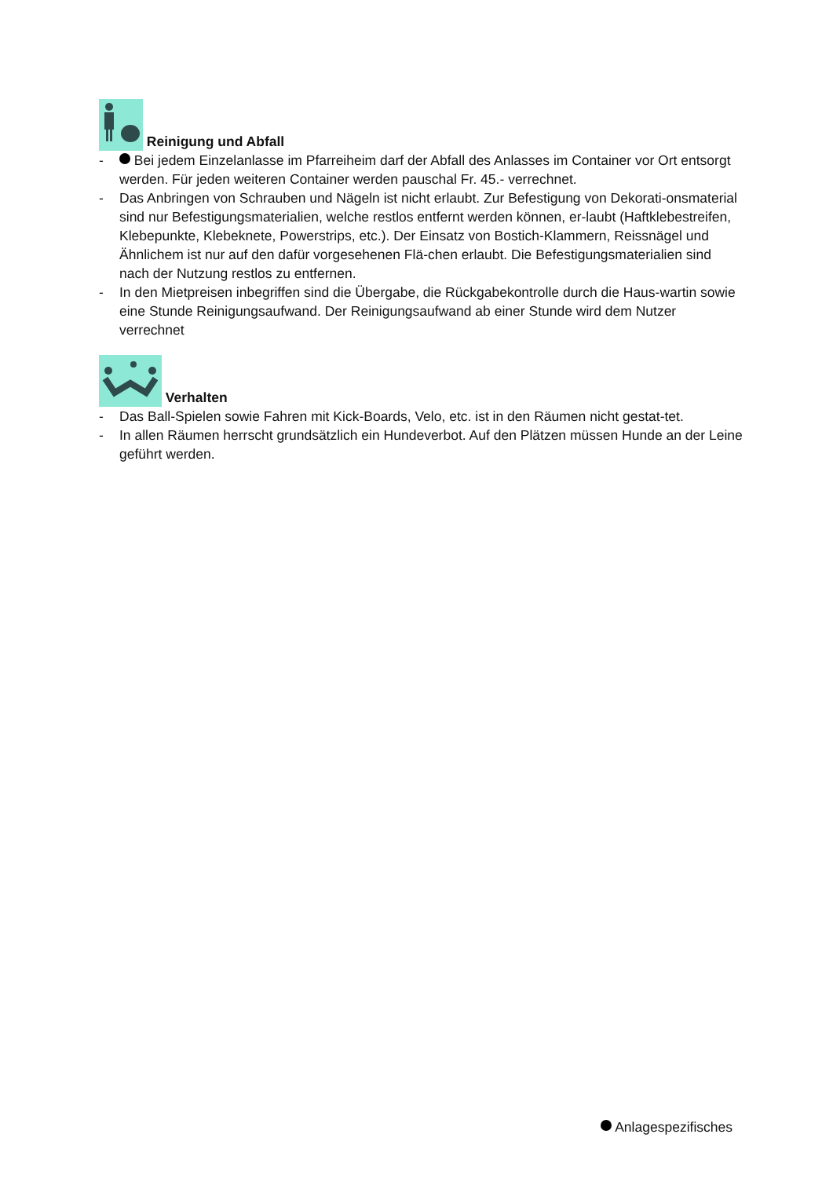Reinigung und Abfall
- Bei jedem Einzelanlasse im Pfarreiheim darf der Abfall des Anlasses im Container vor Ort entsorgt werden. Für jeden weiteren Container werden pauschal Fr. 45.- verrechnet.
- Das Anbringen von Schrauben und Nägeln ist nicht erlaubt. Zur Befestigung von Dekorati-onsmaterial sind nur Befestigungsmaterialien, welche restlos entfernt werden können, er-laubt (Haftklebestreifen, Klebepunkte, Klebeknete, Powerstrips, etc.). Der Einsatz von Bostich-Klammern, Reissnägel und Ähnlichem ist nur auf den dafür vorgesehenen Flä-chen erlaubt. Die Befestigungsmaterialien sind nach der Nutzung restlos zu entfernen.
- In den Mietpreisen inbegriffen sind die Übergabe, die Rückgabekontrolle durch die Haus-wartin sowie eine Stunde Reinigungsaufwand. Der Reinigungsaufwand ab einer Stunde wird dem Nutzer verrechnet
Verhalten
- Das Ball-Spielen sowie Fahren mit Kick-Boards, Velo, etc. ist in den Räumen nicht gestat-tet.
- In allen Räumen herrscht grundsätzlich ein Hundeverbot. Auf den Plätzen müssen Hunde an der Leine geführt werden.
Anlagespezifisches